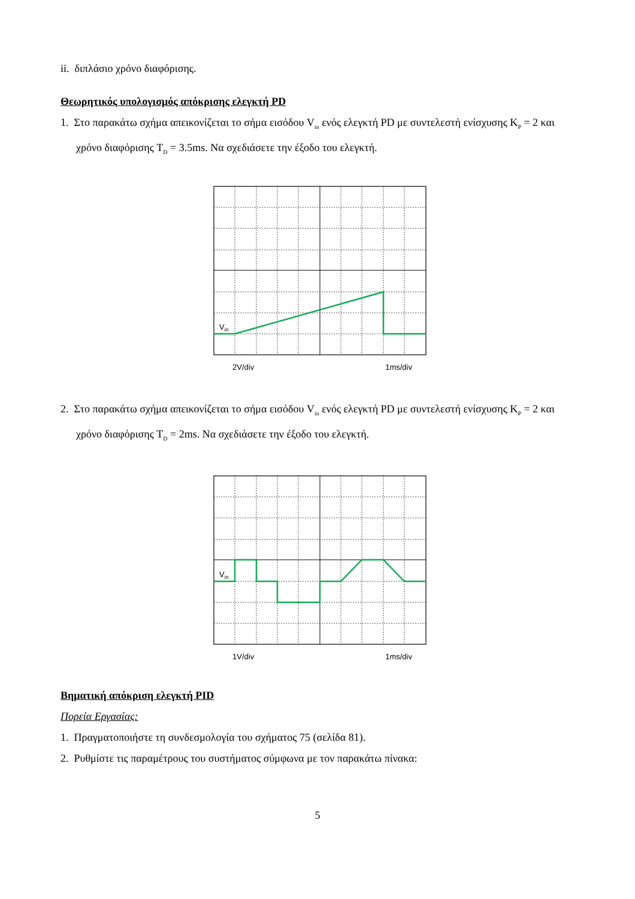ii. διπλάσιο χρόνο διαφόρισης.
Θεωρητικός υπολογισμός απόκρισης ελεγκτή PD
1. Στο παρακάτω σχήμα απεικονίζεται το σήμα εισόδου V<sub>in</sub> ενός ελεγκτή PD με συντελεστή ενίσχυσης K<sub>P</sub> = 2 και χρόνο διαφόρισης T<sub>D</sub> = 3.5ms. Να σχεδιάσετε την έξοδο του ελεγκτή.
Vin
2V/div 1ms/div
2. Στο παρακάτω σχήμα απεικονίζεται το σήμα εισόδου V<sub>in</sub> ενός ελεγκτή PD με συντελεστή ενίσχυσης K<sub>P</sub> = 2 και χρόνο διαφόρισης T<sub>D</sub> = 2ms. Να σχεδιάσετε την έξοδο του ελεγκτή.
Vin
1V/div 1ms/div
Βηματική απόκριση ελεγκτή PID
Πορεία Εργασίας:
1. Πραγματοποιήστε τη συνδεσμολογία του σχήματος 75 (σελίδα 81).
2. Ρυθμίστε τις παραμέτρους του συστήματος σύμφωνα με τον παρακάτω πίνακα:
5